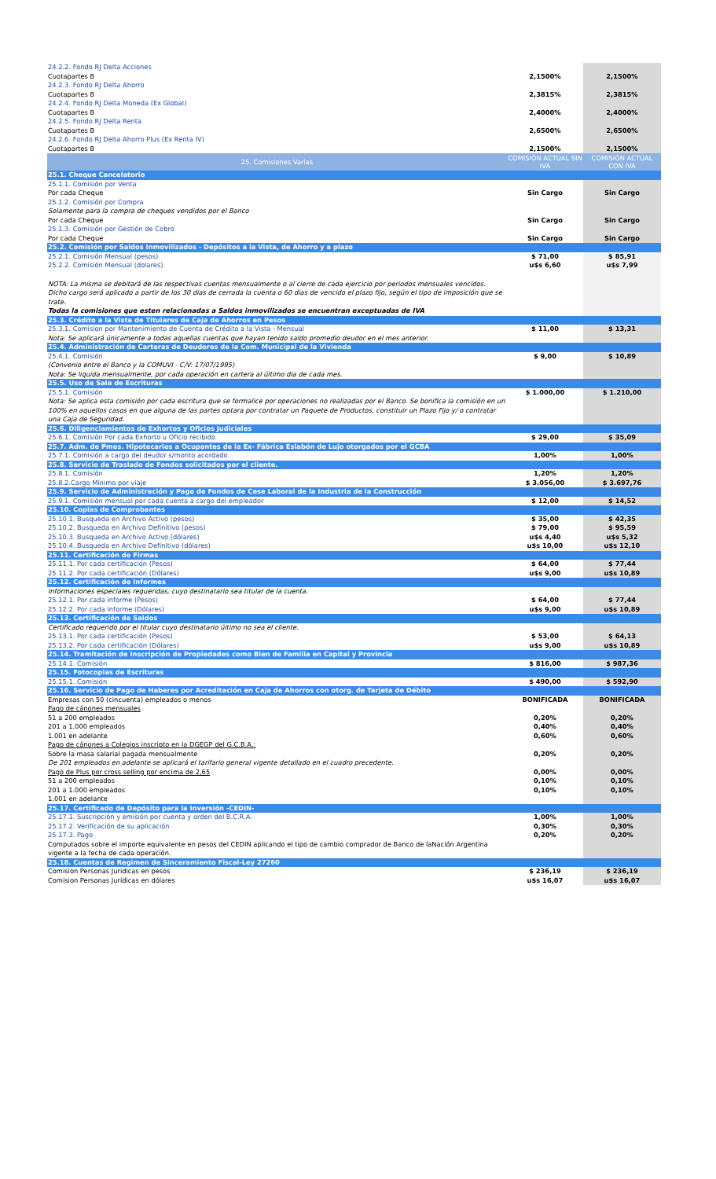| 24.2.2. Fondo RJ Delta Acciones | | |
| Cuotapartes B | 2,1500% | 2,1500% |
| 24.2.3. Fondo RJ Delta Ahorro | | |
| Cuotapartes B | 2,3815% | 2,3815% |
| 24.2.4. Fondo RJ Delta Moneda (Ex Global) | | |
| Cuotapartes B | 2,4000% | 2,4000% |
| 24.2.5. Fondo RJ Delta Renta | | |
| Cuotapartes B | 2,6500% | 2,6500% |
| 24.2.6. Fondo RJ Delta Ahorro Plus (Ex Renta IV) | | |
| Cuotapartes B | 2,1500% | 2,1500% |
| 25. Comisiones Varias | COMISIÓN ACTUAL SIN IVA | COMISIÓN ACTUAL CON IVA |
| 25.1. Cheque Cancelatorio | | |
| 25.1.1. Comisión por Venta | | |
| Por cada Cheque | Sin Cargo | Sin Cargo |
| 25.1.2. Comisión por Compra | | |
| Solamente para la compra de cheques vendidos por el Banco | | |
| Por cada Cheque | Sin Cargo | Sin Cargo |
| 25.1.3. Comisión por Gestión de Cobro | | |
| Por cada Cheque | Sin Cargo | Sin Cargo |
| 25.2. Comisión por Saldos Inmovilizados - Depósitos a la Vista, de Ahorro y a plazo | | |
| 25.2.1. Comisión Mensual (pesos) | $ 71,00 | $ 85,91 |
| 25.2.2. Comisión Mensual (dolares) | u$s 6,60 | u$s 7,99 |
| NOTA: La misma se debitará de las respectivas cuentas mensualmente o al cierre de cada ejercicio por periodos mensuales vencidos. Dicho cargo será aplicado a partir de los 30 dias de cerrada la cuenta o 60 dias de vencido el plazo fijo, según el tipo de imposición que se trate. Todas la comisiones que esten relacionadas a Saldos inmovilizados se encuentran exceptuadas de IVA | | |
| 25.3. Crédito a la Vista de Titulares de Caja de Ahorros en Pesos | | |
| 25.3.1. Comision por Mantenimiento de Cuenta de Crédito a la Vista - Mensual | $ 11,00 | $ 13,31 |
| Nota: Se aplicará únicamente a todas aquellas cuentas que hayan tenido saldo promedio deudor en el mes anterior. | | |
| 25.4. Administración de Carteras de Deudores de la Com. Municipal de la Vivienda | | |
| 25.4.1. Comisión | $ 9,00 | $ 10,89 |
| (Convenio entre el Banco y la COMUVI - C/V: 17/07/1995) | | |
| Nota: Se liquida mensualmente, por cada operación en cartera al último dia de cada mes. | | |
| 25.5. Uso de Sala de Escrituras | | |
| 25.5.1. Comisión | $ 1.000,00 | $ 1.210,00 |
| Nota: Se aplica esta comisión por cada escritura que se formalice por operaciones no realizadas por el Banco. Se bonifica la comisión en un 100% en aquellos casos en que alguna de las partes optara por contratar un Paquete de Productos, constituir un Plazo Fijo y/ o contratar una Caja de Seguridad. | | |
| 25.6. Diligenciamientos de Exhortos y Oficios Judiciales | | |
| 25.6.1. Comisión Por cada Exhorto u Oficio recibido | $ 29,00 | $ 35,09 |
| 25.7. Adm. de Pmos. Hipotecarios a Ocupantes de la Ex- Fábrica Eslabón de Lujo otorgados por el GCBA | | |
| 25.7.1. Comisión a cargo del deudor s/monto acordado | 1,00% | 1,00% |
| 25.8. Servicio de Traslado de Fondos solicitados por el cliente. | | |
| 25.8.1. Comisión | 1,20% | 1,20% |
| 25.8.2.Cargo Mínimo por viaje | $ 3.056,00 | $ 3.697,76 |
| 25.9. Servicio de Administración y Pago de Fondos de Cese Laboral de la Industria de la Construcción | | |
| 25.9.1. Comisión mensual por cada cuenta a cargo del empleador | $ 12,00 | $ 14,52 |
| 25.10. Copias de Comprobantes | | |
| 25.10.1. Busqueda en Archivo Activo (pesos) | $ 35,00 | $ 42,35 |
| 25.10.2. Busqueda en Archivo Definitivo (pesos) | $ 79,00 | $ 95,59 |
| 25.10.3. Busqueda en Archivo Activo (dólares) | u$s 4,40 | u$s 5,32 |
| 25.10.4. Busqueda en Archivo Definitivo (dólares) | u$s 10,00 | u$s 12,10 |
| 25.11. Certificación de Firmas | | |
| 25.11.1. Por cada certificación (Pesos) | $ 64,00 | $ 77,44 |
| 25.11.2. Por cada certificación (Dólares) | u$s 9,00 | u$s 10,89 |
| 25.12. Certificación de Informes | | |
| Informaciones especiales requeridas, cuyo destinatario sea titular de la cuenta. | | |
| 25.12.1. Por cada informe (Pesos) | $ 64,00 | $ 77,44 |
| 25.12.2. Por cada informe (Dólares) | u$s 9,00 | u$s 10,89 |
| 25.13. Certificación de Saldos | | |
| Certificado requerido por el titular cuyo destinatario último no sea el cliente. | | |
| 25.13.1. Por cada certificación (Pesos) | $ 53,00 | $ 64,13 |
| 25.13.2. Por cada certificación (Dólares) | u$s 9,00 | u$s 10,89 |
| 25.14. Tramitación de Inscripción de Propiedades como Bien de Familia en Capital y Provincia | | |
| 25.14.1. Comisión | $ 816,00 | $ 987,36 |
| 25.15. Fotocopias de Escrituras | | |
| 25.15.1. Comisión | $ 490,00 | $ 592,90 |
| 25.16. Servicio de Pago de Haberes por Acreditación en Caja de Ahorros con otorg. de Tarjeta de Débito | | |
| Empresas con 50 (cincuenta) empleados o menos | BONIFICADA | BONIFICADA |
| Pago de cánones mensuales | | |
| 51 a 200 empleados | 0,20% | 0,20% |
| 201 a 1.000 empleados | 0,40% | 0,40% |
| 1.001 en adelante | 0,60% | 0,60% |
| Pago de cánones a Colegios inscripto en la DGEGP del G.C.B.A.: | | |
| Sobre la masa salarial pagada mensualmente | 0,20% | 0,20% |
| De 201 empleados en adelante se aplicará el tarifario general vigente detallado en el cuadro precedente. | | |
| Pago de Plus por cross selling por encima de 2,65 | 0,00% | 0,00% |
| 51 a 200 empleados | 0,10% | 0,10% |
| 201 a 1.000 empleados | 0,10% | 0,10% |
| 1.001 en adelante | | |
| 25.17. Certificado de Depósito para la Inversión -CEDIN- | | |
| 25.17.1. Suscripción y emisión por cuenta y orden del B.C.R.A. | 1,00% | 1,00% |
| 25.17.2. Verificación de su aplicación | 0,30% | 0,30% |
| 25.17.3. Pago | 0,20% | 0,20% |
| Computados sobre el importe equivalente en pesos del CEDIN aplicando el tipo de cambio comprador de Banco de laNación Argentina vigente a la fecha de cada operación. | | |
| 25.18. Cuentas de Regimen de Sinceramiento Fiscal-Ley 27260 | | |
| Comision Personas Juridicas en pesos | $ 236,19 | $ 236,19 |
| Comision Personas Jurídicas en dólares | u$s 16,07 | u$s 16,07 |